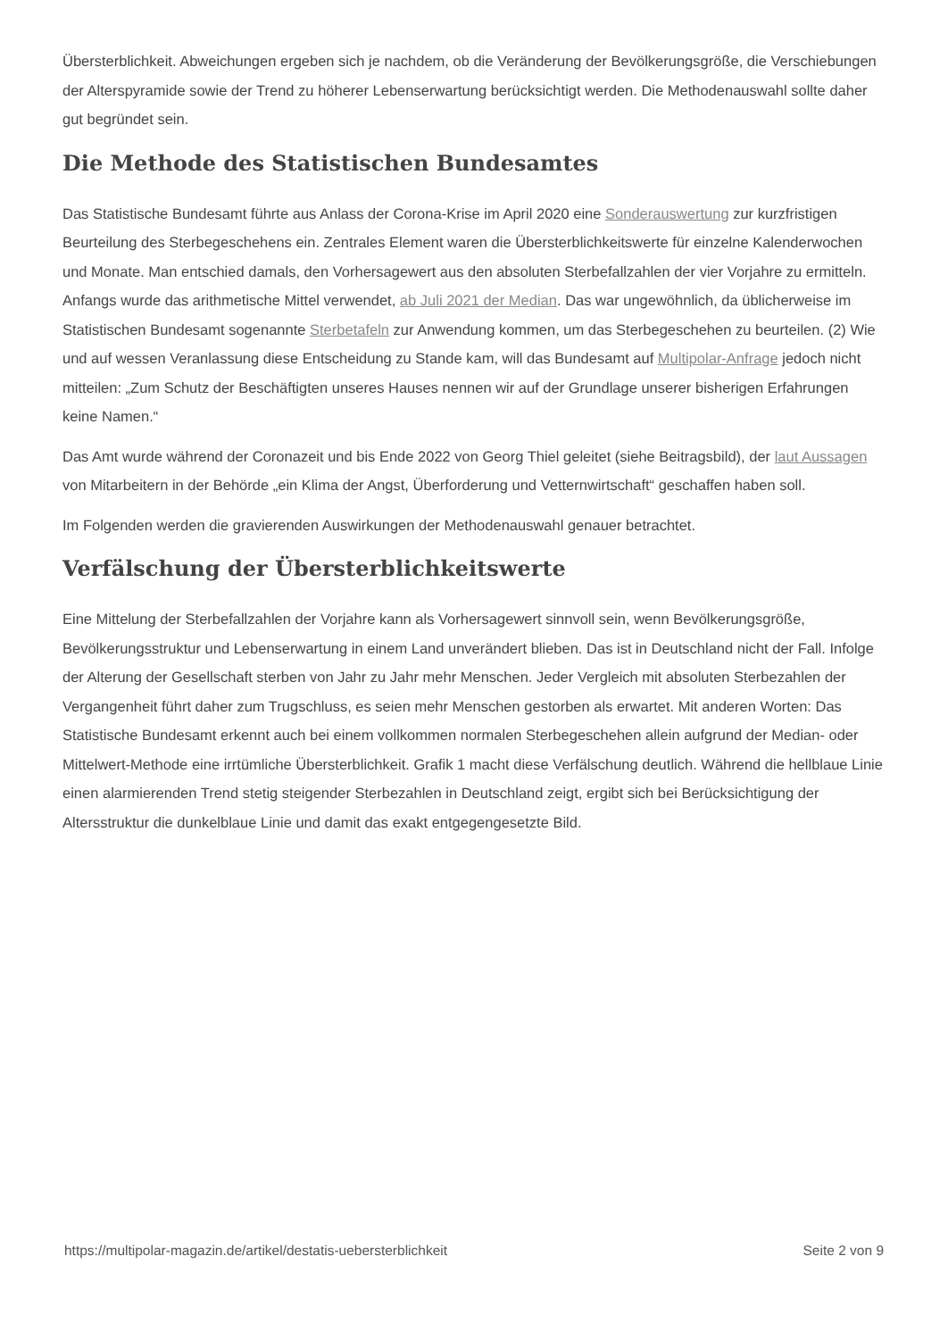Übersterblichkeit. Abweichungen ergeben sich je nachdem, ob die Veränderung der Bevölkerungsgröße, die Verschiebungen der Alterspyramide sowie der Trend zu höherer Lebenserwartung berücksichtigt werden. Die Methodenauswahl sollte daher gut begründet sein.
Die Methode des Statistischen Bundesamtes
Das Statistische Bundesamt führte aus Anlass der Corona-Krise im April 2020 eine Sonderauswertung zur kurzfristigen Beurteilung des Sterbegeschehens ein. Zentrales Element waren die Übersterblichkeitswerte für einzelne Kalenderwochen und Monate. Man entschied damals, den Vorhersagewert aus den absoluten Sterbefallzahlen der vier Vorjahre zu ermitteln. Anfangs wurde das arithmetische Mittel verwendet, ab Juli 2021 der Median. Das war ungewöhnlich, da üblicherweise im Statistischen Bundesamt sogenannte Sterbetafeln zur Anwendung kommen, um das Sterbegeschehen zu beurteilen. (2) Wie und auf wessen Veranlassung diese Entscheidung zu Stande kam, will das Bundesamt auf Multipolar-Anfrage jedoch nicht mitteilen: „Zum Schutz der Beschäftigten unseres Hauses nennen wir auf der Grundlage unserer bisherigen Erfahrungen keine Namen.“
Das Amt wurde während der Coronazeit und bis Ende 2022 von Georg Thiel geleitet (siehe Beitragsbild), der laut Aussagen von Mitarbeitern in der Behörde „ein Klima der Angst, Überforderung und Vetternwirtschaft“ geschaffen haben soll.
Im Folgenden werden die gravierenden Auswirkungen der Methodenauswahl genauer betrachtet.
Verfälschung der Übersterblichkeitswerte
Eine Mittelung der Sterbefallzahlen der Vorjahre kann als Vorhersagewert sinnvoll sein, wenn Bevölkerungsgröße, Bevölkerungsstruktur und Lebenserwartung in einem Land unverändert blieben. Das ist in Deutschland nicht der Fall. Infolge der Alterung der Gesellschaft sterben von Jahr zu Jahr mehr Menschen. Jeder Vergleich mit absoluten Sterbezahlen der Vergangenheit führt daher zum Trugschluss, es seien mehr Menschen gestorben als erwartet. Mit anderen Worten: Das Statistische Bundesamt erkennt auch bei einem vollkommen normalen Sterbegeschehen allein aufgrund der Median- oder Mittelwert-Methode eine irrtümliche Übersterblichkeit. Grafik 1 macht diese Verfälschung deutlich. Während die hellblaue Linie einen alarmierenden Trend stetig steigender Sterbezahlen in Deutschland zeigt, ergibt sich bei Berücksichtigung der Altersstruktur die dunkelblaue Linie und damit das exakt entgegengesetzte Bild.
https://multipolar-magazin.de/artikel/destatis-uebersterblichkeit Seite 2 von 9